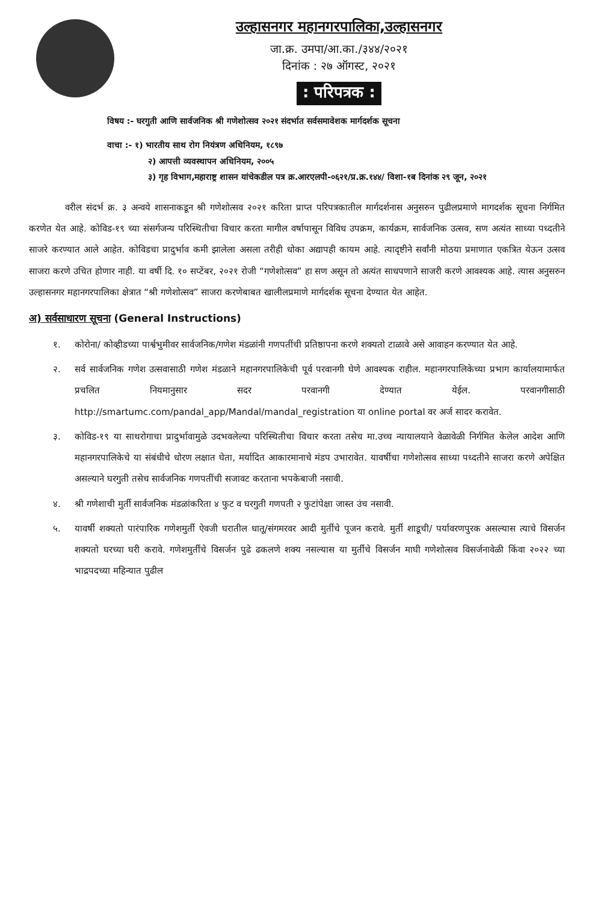उल्हासनगर महानगरपालिका,उल्हासनगर
जा.क्र. उमपा/आ.का./३४४/२०२१
दिनांक : २७ ऑगस्ट, २०२१
: परिपत्रक :
विषय :- घरगुती आणि सार्वजनिक श्री गणेशोत्सव २०२१ संदर्भात सर्वसमावेशक मार्गदर्शक सूचना
वाचा :- १) भारतीय साथ रोग नियंत्रण अधिनियम, १८९७
२) आपत्ती व्यवस्थापन अधिनियम, २००५
३) गृह विभाग,महाराष्ट्र शासन यांचेकडील पत्र क्र.आरएलपी-०६२१/प्र.क्र.१४४/ विशा-१ब दिनांक २९ जून, २०२१
वरील संदर्भ क्र. ३ अन्वये शासनाकडून श्री गणेशोत्सव २०२१ करिता प्राप्त परिपत्रकातील मार्गदर्शनास अनुसरुन पुढीलप्रमाणे मागदर्शक सूचना निर्गमित करणेत येत आहे. कोविड-१९ च्या संसर्गजन्य परिस्थितीचा विचार करता मागील वर्षापासून विविध उपक्रम, कार्यक्रम, सार्वजनिक उत्सव, सण अत्यंत साध्या पध्दतीने साजरे करण्यात आले आहेत. कोविडचा प्रादुर्भाव कमी झालेला असला तरीही धोका अद्यापही कायम आहे. त्यादृष्टीने सर्वांनी मोठया प्रमाणात एकत्रित येऊन उत्सव साजरा करणे उचित होणार नाही. या वर्षी दि. १० सप्टेंबर, २०२१ रोजी “गणेशोत्सव” हा सण असून तो अत्यंत साधपणाने साजरी करणे आवश्यक आहे. त्यास अनुसरुन उल्हासनगर महानगरपालिका क्षेत्रात “श्री गणेशोत्सव” साजरा करणेबाबत खालीलप्रमाणे मार्गदर्शक सूचना देण्यात येत आहेत.
अ) सर्वसाधारण सूचना (General Instructions)
१. कोरोना/ कोव्हीडच्या पार्श्वभुमीवर सार्वजनिक/गणेश मंडळांनी गणपतींची प्रतिष्ठापना करणे शक्यतो टाळावे असे आवाहन करण्यात येत आहे.
२. सर्व सार्वजनिक गणेश उत्सवासाठी गणेश मंडळाने महानगरपालिकेची पूर्व परवानगी घेणे आवश्यक राहील. महानगरपालिकेच्या प्रभाग कार्यालयामार्फत प्रचलित नियमानुसार सदर परवानगी देण्यात येईल. परवानगीसाठी http://smartumc.com/pandal_app/Mandal/mandal_registration या online portal वर अर्ज सादर करावेत.
३. कोविड-१९ या साथरोगाचा प्रादुर्भावामुळे उदभवलेल्या परिस्थितीचा विचार करता तसेच मा.उच्च न्यायालयाने वेळावेळी निर्गमित केलेल आदेश आणि महानगरपालिकेचे या संबंधीचे धोरण लक्षात घेता, मर्यादित आकारमानाचे मंडप उभारावेत. यावर्षीचा गणेशोत्सव साध्या पध्दतीने साजरा करणे अपेक्षित असल्याने घरगुती तसेच सार्वजनिक गणपतींची सजावट करताना भपकेबाजी नसावी.
४. श्री गणेशाची मुर्ती सार्वजनिक मंडळांकरिता ४ फुट व घरगुती गणपती २ फुटांपेक्षा जास्त उंच नसावी.
५. यावर्षी शक्यतो पारंपारिक गणेशमुर्ती ऐवजी घरातील धातू/संगमरवर आदी मुर्तीचे पूजन करावे. मुर्ती शाडूची/ पर्यावरणपुरक असल्यास त्याचे विसर्जन शक्यतो घरच्या घरी करावे. गणेशमुर्तीचे विसर्जन पुढे ढकलणे शक्य नसल्यास या मुर्तीचे विसर्जन माघी गणेशोत्सव विसर्जनावेळी किंवा २०२२ च्या भाद्रपदच्या महिन्यात पुढील